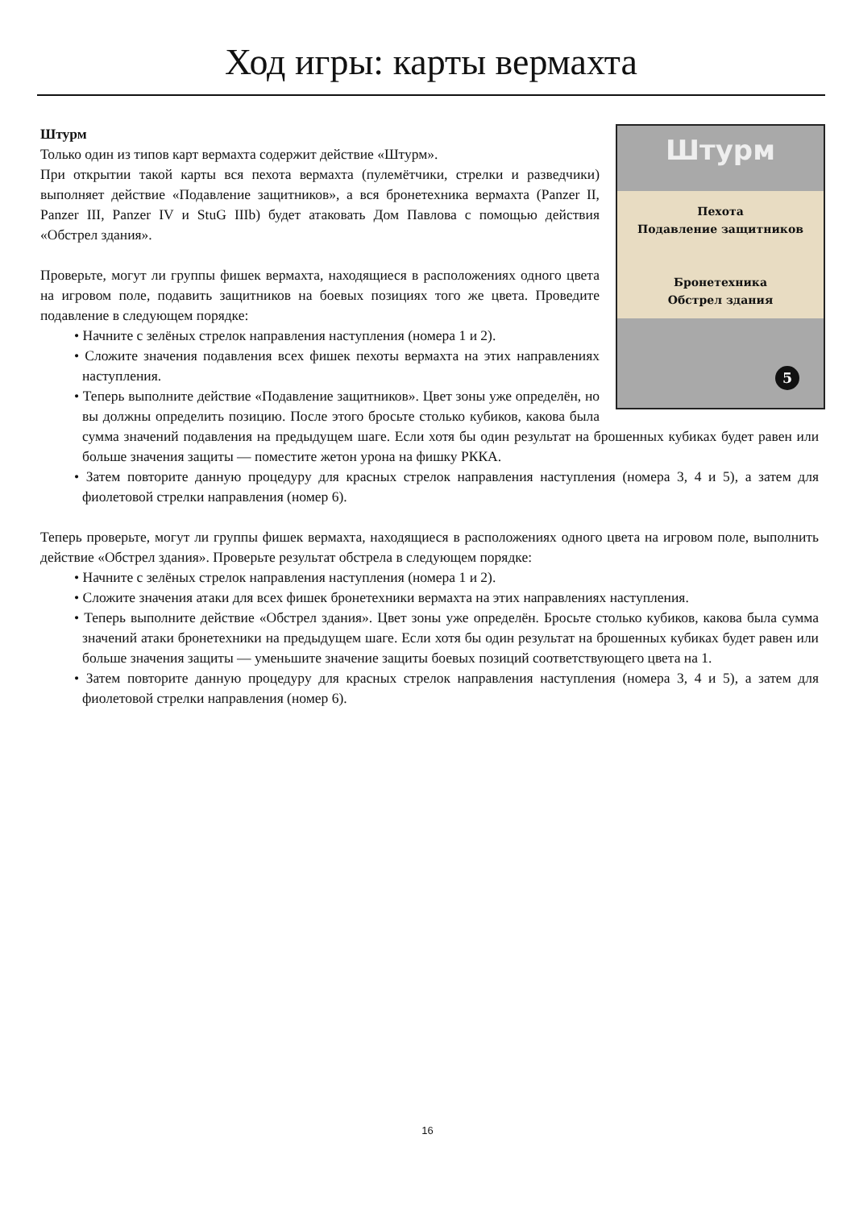Ход игры: карты вермахта
Штурм
Пехота
Подавление защитников
Бронетехника
Обстрел здания
5
Штурм
Только один из типов карт вермахта содержит действие «Штурм».
При открытии такой карты вся пехота вермахта (пулемётчики, стрелки и разведчики) выполняет действие «Подавление защитников», а вся бронетехника вермахта (Panzer II, Panzer III, Panzer IV и StuG IIIb) будет атаковать Дом Павлова с помощью действия «Обстрел здания».
Проверьте, могут ли группы фишек вермахта, находящиеся в расположениях одного цвета на игровом поле, подавить защитников на боевых позициях того же цвета. Проведите подавление в следующем порядке:
• Начните с зелёных стрелок направления наступления (номера 1 и 2).
• Сложите значения подавления всех фишек пехоты вермахта на этих направлениях наступления.
• Теперь выполните действие «Подавление защитников». Цвет зоны уже определён, но вы должны определить позицию. После этого бросьте столько кубиков, какова была сумма значений подавления на предыдущем шаге. Если хотя бы один результат на брошенных кубиках будет равен или больше значения защиты — поместите жетон урона на фишку РККА.
• Затем повторите данную процедуру для красных стрелок направления наступления (номера 3, 4 и 5), а затем для фиолетовой стрелки направления (номер 6).
Теперь проверьте, могут ли группы фишек вермахта, находящиеся в расположениях одного цвета на игровом поле, выполнить действие «Обстрел здания». Проверьте результат обстрела в следующем порядке:
• Начните с зелёных стрелок направления наступления (номера 1 и 2).
• Сложите значения атаки для всех фишек бронетехники вермахта на этих направлениях наступления.
• Теперь выполните действие «Обстрел здания». Цвет зоны уже определён. Бросьте столько кубиков, какова была сумма значений атаки бронетехники на предыдущем шаге. Если хотя бы один результат на брошенных кубиках будет равен или больше значения защиты — уменьшите значение защиты боевых позиций соответствующего цвета на 1.
• Затем повторите данную процедуру для красных стрелок направления наступления (номера 3, 4 и 5), а затем для фиолетовой стрелки направления (номер 6).
16